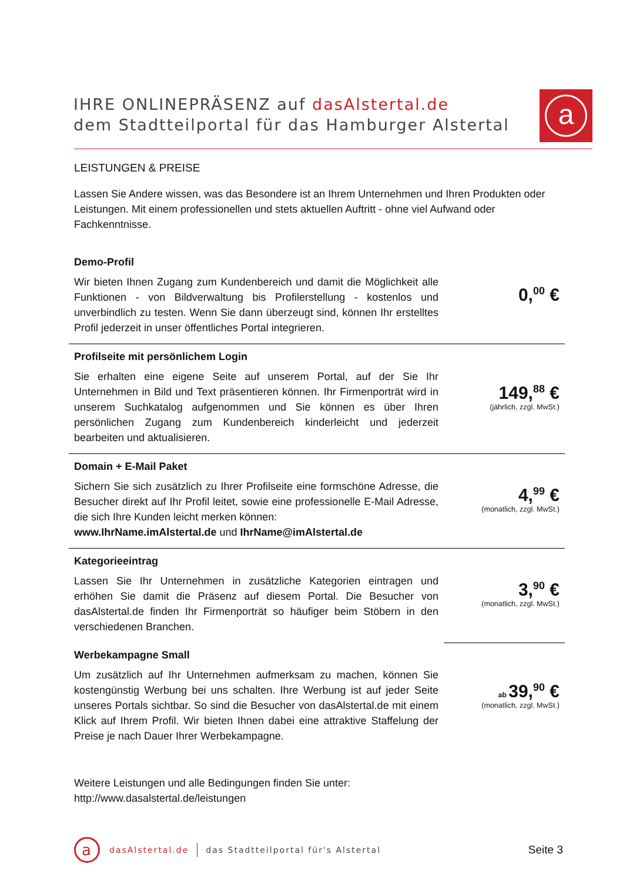IHRE ONLINEPRÄSENZ auf dasAlstertal.de
dem Stadtteilportal für das Hamburger Alstertal
a
LEISTUNGEN & PREISE
Lassen Sie Andere wissen, was das Besondere ist an Ihrem Unternehmen und Ihren Produkten oder Leistungen. Mit einem professionellen und stets aktuellen Auftritt - ohne viel Aufwand oder Fachkenntnisse.
| Demo-Profil Wir bieten Ihnen Zugang zum Kundenbereich und damit die Möglichkeit alle Funktionen - von Bildverwaltung bis Profilerstellung - kostenlos und unverbindlich zu testen. Wenn Sie dann überzeugt sind, können Ihr erstelltes Profil jederzeit in unser öffentliches Portal integrieren. | 0,<sup>00</sup> € |
| Profilseite mit persönlichem Login Sie erhalten eine eigene Seite auf unserem Portal, auf der Sie Ihr Unternehmen in Bild und Text präsentieren können. Ihr Firmenporträt wird in unserem Suchkatalog aufgenommen und Sie können es über Ihren persönlichen Zugang zum Kundenbereich kinderleicht und jederzeit bearbeiten und aktualisieren. | 149,<sup>88</sup> € (jährlich, zzgl. MwSt.) |
| Domain + E-Mail Paket Sichern Sie sich zusätzlich zu Ihrer Profilseite eine formschöne Adresse, die Besucher direkt auf Ihr Profil leitet, sowie eine professionelle E-Mail Adresse, die sich Ihre Kunden leicht merken können: www.IhrName.imAlstertal.de und IhrName@imAlstertal.de | 4,<sup>99</sup> € (monatlich, zzgl. MwSt.) |
| Kategorieeintrag Lassen Sie Ihr Unternehmen in zusätzliche Kategorien eintragen und erhöhen Sie damit die Präsenz auf diesem Portal. Die Besucher von dasAlstertal.de finden Ihr Firmenporträt so häufiger beim Stöbern in den verschiedenen Branchen. | 3,<sup>90</sup> € (monatlich, zzgl. MwSt.) |
| Werbekampagne Small Um zusätzlich auf Ihr Unternehmen aufmerksam zu machen, können Sie kostengünstig Werbung bei uns schalten. Ihre Werbung ist auf jeder Seite unseres Portals sichtbar. So sind die Besucher von dasAlstertal.de mit einem Klick auf Ihrem Profil. Wir bieten Ihnen dabei eine attraktive Staffelung der Preise je nach Dauer Ihrer Werbekampagne. | ab 39,<sup>90</sup> € (monatlich, zzgl. MwSt.) |
Weitere Leistungen und alle Bedingungen finden Sie unter:
http://www.dasalstertal.de/leistungen
a
dasAlstertal.de das Stadtteilportal für's Alstertal Seite 3